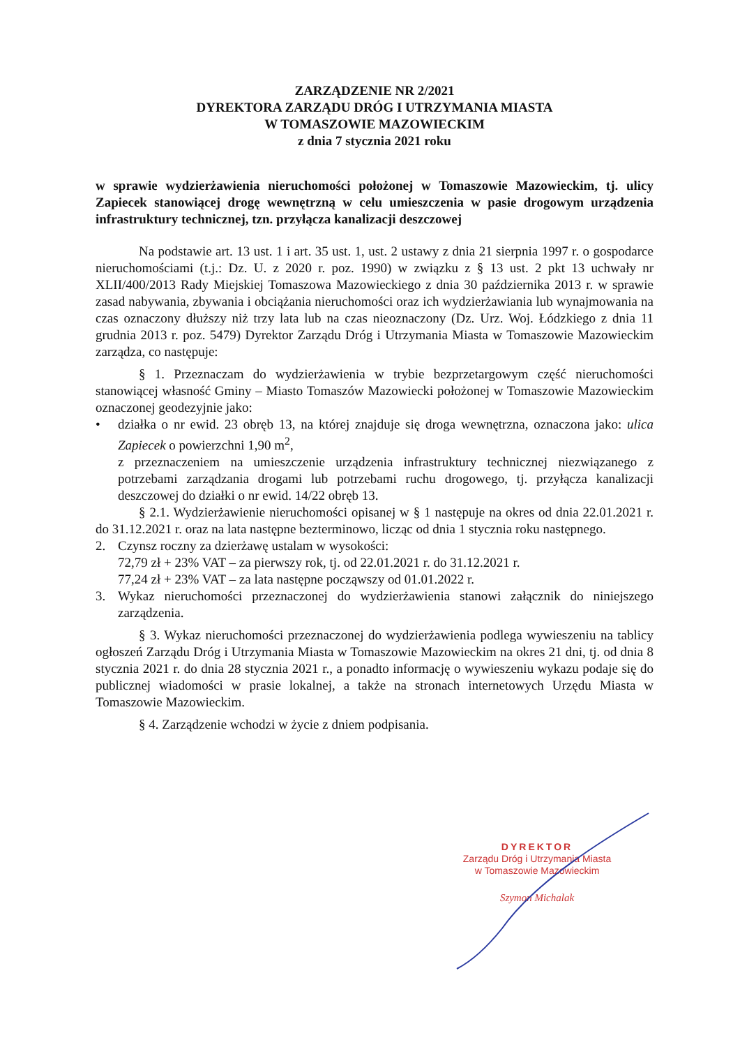ZARZĄDZENIE NR 2/2021
DYREKTORA ZARZĄDU DRÓG I UTRZYMANIA MIASTA
W TOMASZOWIE MAZOWIECKIM
z dnia 7 stycznia 2021 roku
w sprawie wydzierżawienia nieruchomości położonej w Tomaszowie Mazowieckim, tj. ulicy Zapiecek stanowiącej drogę wewnętrzną w celu umieszczenia w pasie drogowym urządzenia infrastruktury technicznej, tzn. przyłącza kanalizacji deszczowej
Na podstawie art. 13 ust. 1 i art. 35 ust. 1, ust. 2 ustawy z dnia 21 sierpnia 1997 r. o gospodarce nieruchomościami (t.j.: Dz. U. z 2020 r. poz. 1990) w związku z § 13 ust. 2 pkt 13 uchwały nr XLII/400/2013 Rady Miejskiej Tomaszowa Mazowieckiego z dnia 30 października 2013 r. w sprawie zasad nabywania, zbywania i obciążania nieruchomości oraz ich wydzierżawiania lub wynajmowania na czas oznaczony dłuższy niż trzy lata lub na czas nieoznaczony (Dz. Urz. Woj. Łódzkiego z dnia 11 grudnia 2013 r. poz. 5479) Dyrektor Zarządu Dróg i Utrzymania Miasta w Tomaszowie Mazowieckim zarządza, co następuje:
§ 1. Przeznaczam do wydzierżawienia w trybie bezprzetargowym część nieruchomości stanowiącej własność Gminy – Miasto Tomaszów Mazowiecki położonej w Tomaszowie Mazowieckim oznaczonej geodezyjnie jako:
• działka o nr ewid. 23 obręb 13, na której znajduje się droga wewnętrzna, oznaczona jako: ulica Zapiecek o powierzchni 1,90 m<sup>2</sup>,
z przeznaczeniem na umieszczenie urządzenia infrastruktury technicznej niezwiązanego z potrzebami zarządzania drogami lub potrzebami ruchu drogowego, tj. przyłącza kanalizacji deszczowej do działki o nr ewid. 14/22 obręb 13.
§ 2.1. Wydzierżawienie nieruchomości opisanej w § 1 następuje na okres od dnia 22.01.2021 r. do 31.12.2021 r. oraz na lata następne bezterminowo, licząc od dnia 1 stycznia roku następnego.
2. Czynsz roczny za dzierżawę ustalam w wysokości:
72,79 zł + 23% VAT – za pierwszy rok, tj. od 22.01.2021 r. do 31.12.2021 r.
77,24 zł + 23% VAT – za lata następne począwszy od 01.01.2022 r.
3. Wykaz nieruchomości przeznaczonej do wydzierżawienia stanowi załącznik do niniejszego zarządzenia.
§ 3. Wykaz nieruchomości przeznaczonej do wydzierżawienia podlega wywieszeniu na tablicy ogłoszeń Zarządu Dróg i Utrzymania Miasta w Tomaszowie Mazowieckim na okres 21 dni, tj. od dnia 8 stycznia 2021 r. do dnia 28 stycznia 2021 r., a ponadto informację o wywieszeniu wykazu podaje się do publicznej wiadomości w prasie lokalnej, a także na stronach internetowych Urzędu Miasta w Tomaszowie Mazowieckim.
§ 4. Zarządzenie wchodzi w życie z dniem podpisania.
DYREKTOR
Zarządu Dróg i Utrzymania Miasta
w Tomaszowie Mazowieckim
Szymon Michalak